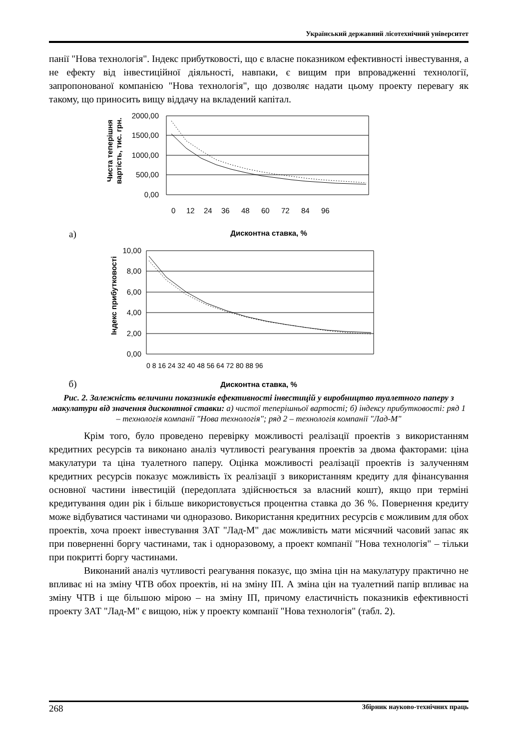Український державний лісотехнічний університет
панії "Нова технологія". Індекс прибутковості, що є власне показником ефективності інвестування, а не ефекту від інвестиційної діяльності, навпаки, є вищим при впровадженні технології, запропонованої компанією "Нова технологія", що дозволяє надати цьому проекту перевагу як такому, що приносить вищу віддачу на вкладений капітал.
а)
Чиста теперішня
вартість, тис. грн.
2000,00
1500,00
1000,00
500,00
0,00
0
12
24
36
48
60
72
84
96
Дисконтна ставка, %
б)
Індекс прибутковості
10,00
8,00
6,00
4,00
2,00
0,00
0 8 16 24 32 40 48 56 64 72 80 88 96
Дисконтна ставка, %
Рис. 2. Залежність величини показників ефективності інвестицій у виробництво туалетного паперу з макулатури від значення дисконтної ставки: а) чистої теперішньої вартості; б) індексу прибутковості: ряд 1 – технологія компанії "Нова технологія"; ряд 2 – технологія компанії "Лад-М"
Крім того, було проведено перевірку можливості реалізації проектів з використанням кредитних ресурсів та виконано аналіз чутливості реагування проектів за двома факторами: ціна макулатури та ціна туалетного паперу. Оцінка можливості реалізації проектів із залученням кредитних ресурсів показує можливість їх реалізації з використанням кредиту для фінансування основної частини інвестицій (передоплата здійснюється за власний кошт), якщо при терміні кредитування один рік і більше використовується процентна ставка до 36 %. Повернення кредиту може відбуватися частинами чи одноразово. Використання кредитних ресурсів є можливим для обох проектів, хоча проект інвестування ЗАТ "Лад-М" дає можливість мати місячний часовий запас як при поверненні боргу частинами, так і одноразовому, а проект компанії "Нова технологія" – тільки при покритті боргу частинами.
Виконаний аналіз чутливості реагування показує, що зміна цін на макулатуру практично не впливає ні на зміну ЧТВ обох проектів, ні на зміну ІП. А зміна цін на туалетний папір впливає на зміну ЧТВ і ще більшою мірою – на зміну ІП, причому еластичність показників ефективності проекту ЗАТ "Лад-М" є вищою, ніж у проекту компанії "Нова технологія" (табл. 2).
268 Збірник науково-технічних праць